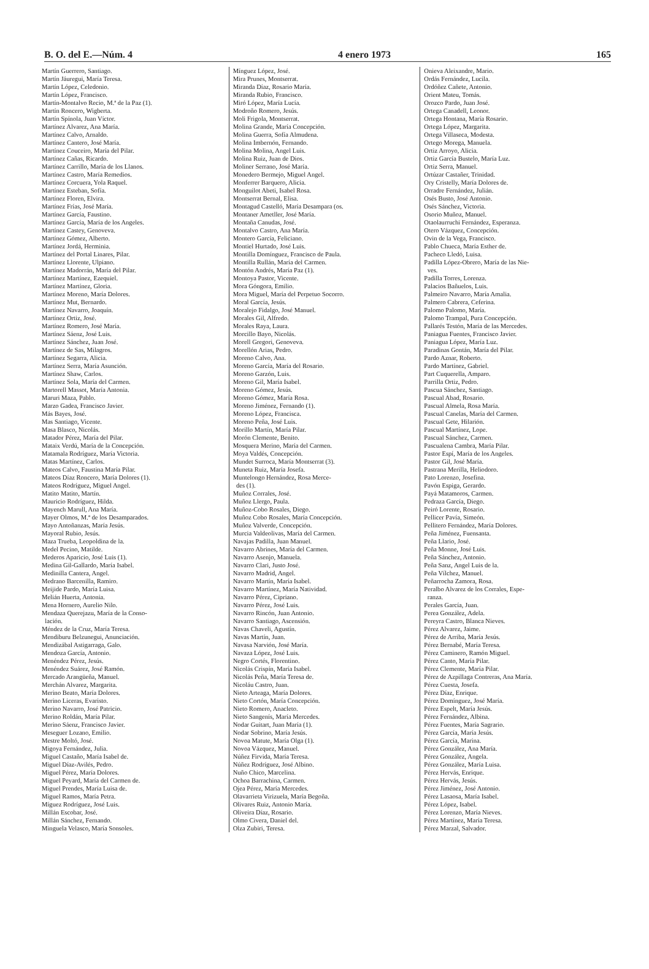B. O. del E.—Núm. 4 4 enero 1973 165
Martín Guerrero, Santiago.
Martín Jáuregui, María Teresa.
Martín López, Celedonio.
Martín López, Francisco.
Martín-Montalvo Recio, M.ª de la Paz (1).
Martín Roncero, Wigberta.
Martín Spínola, Juan Víctor.
Martínez Alvarez, Ana María.
Martínez Calvo, Arnaldo.
Martínez Cantero, José María.
Martínez Couceiro, María del Pilar.
Martínez Cañas, Ricardo.
Martínez Carrillo, María de los Llanos.
Martínez Castro, María Remedios.
Martínez Corcuera, Yola Raquel.
Martínez Esteban, Sofía.
Martínez Floren, Elvira.
Martínez Frías, José María.
Martínez García, Faustino.
Martínez García, María de los Angeles.
Martínez Castey, Genoveva.
Martínez Gómez, Alberto.
Martínez Jordá, Herminia.
Martínez del Portal Linares, Pilar.
Martínez Llorente, Ulpiano.
Martínez Madorrán, María del Pilar.
Martínez Martínez, Ezequiel.
Martínez Martínez, Gloria.
Martínez Moreno, María Dolores.
Martínez Mut, Bernardo.
Martínez Navarro, Joaquín.
Martínez Ortiz, José.
Martínez Romero, José María.
Martínez Sáenz, José Luis.
Martínez Sánchez, Juan José.
Martínez de Sas, Milagros.
Martínez Segarra, Alicia.
Martínez Serra, María Asunción.
Martínez Shaw, Carlos.
Martínez Sola, María del Carmen.
Martorell Massot, María Antonia.
Maruri Maza, Pablo.
Marzo Gadea, Francisco Javier.
Más Bayes, José.
Mas Santiago, Vicente.
Masa Blasco, Nicolás.
Matador Pérez, María del Pilar.
Mataix Verdú, María de la Concepción.
Matamala Rodríguez, María Victoria.
Matas Martínez, Carlos.
Mateos Calvo, Faustina María Pilar.
Mateos Díaz Roncero, María Dolores (1).
Mateos Rodríguez, Miguel Angel.
Matito Matito, Martín.
Mauricio Rodríguez, Hilda.
Mayench Marull, Ana María.
Mayer Olmos, M.ª de los Desamparados.
Mayo Antoñanzas, María Jesús.
Mayoral Rubio, Jesús.
Maza Trueba, Leopoldina de la.
Medel Pecino, Matilde.
Mederos Aparicio, José Luis (1).
Medina Gil-Gallardo, María Isabel.
Medinilla Cantera, Angel.
Medrano Barcenilla, Ramiro.
Meijide Pardo, María Luisa.
Melián Huerta, Antonia.
Mena Hornero, Aurelio Nilo.
Mendaza Querejazu, María de la Conso-
lación.
Méndez de la Cruz, María Teresa.
Mendiburu Belzunegui, Anunciación.
Mendizábal Astigarraga, Galo.
Mendoza García, Antonio.
Menéndez Pérez, Jesús.
Menéndez Suárez, José Ramón.
Mercado Arangüeña, Manuel.
Merchán Alvarez, Margarita.
Merino Beato, María Dolores.
Merino Liceras, Evaristo.
Merino Navarro, José Patricio.
Merino Roldán, María Pilar.
Merino Sáenz, Francisco Javier.
Meseguer Lozano, Emilio.
Mestre Moltó, José.
Migoya Fernández, Julia.
Miguel Castaño, María Isabel de.
Miguel Díaz-Avilés, Pedro.
Miguel Pérez, María Dolores.
Miguel Peyard, María del Carmen de.
Miguel Prendes, María Luisa de.
Miguel Ramos, María Petra.
Míguez Rodríguez, José Luis.
Millán Escobar, José.
Millán Sánchez, Fernando.
Minguela Velasco, María Sonsoles.
Mínguez López, José.
Mira Prunes, Montserrat.
Miranda Díaz, Rosario María.
Miranda Rubio, Francisco.
Miró López, María Lucía.
Modroño Romero, Jesús.
Moli Frigola, Montserrat.
Molina Grande, María Concepción.
Molina Guerra, Sofía Almudena.
Molina Imbernón, Fernando.
Molina Molina, Angel Luis.
Molina Ruiz, Juan de Dios.
Moliner Serrano, José María.
Monedero Bermejo, Miguel Angel.
Monferrer Barquero, Alicia.
Monguilot Abeti, Isabel Rosa.
Montserrat Bernal, Elisa.
Montagud Castelló, María Desampara (os.
Montaner Ametller, José María.
Montaña Canudas, José.
Montalvo Castro, Ana María.
Montero García, Feliciano.
Montiel Hurtado, José Luis.
Montilla Domínguez, Francisco de Paula.
Montilla Rullán, María del Carmen.
Montón Andrés, María Paz (1).
Montoya Pastor, Vicente.
Mora Góngora, Emilio.
Mora Miguel, María del Perpetuo Socorro.
Moral García, Jesús.
Moralejo Fidalgo, José Manuel.
Morales Gil, Alfredo.
Morales Raya, Laura.
Morcillo Bayo, Nicolás.
Morell Gregori, Genoveva.
Morellón Arias, Pedro.
Moreno Calvo, Ana.
Moreno García, María del Rosario.
Moreno Garzón, Luis.
Moreno Gil, María Isabel.
Moreno Gómez, Jesús.
Moreno Gómez, María Rosa.
Moreno Jiménez, Fernando (1).
Moreno López, Francisca.
Moreno Peña, José Luis.
Morillo Martín, María Pilar.
Morón Clemente, Benito.
Mosquera Merino, María del Carmen.
Moya Valdés, Concepción.
Mundet Surroca, María Montserrat (3).
Muneta Ruiz, María Josefa.
Muntelongo Hernández, Rosa Merce-
des (1).
Muñoz Corrales, José.
Muñoz Llergo, Paula.
Muñoz-Cobo Rosales, Diego.
Muñoz Cobo Rosales, María Concepción.
Muñoz Valverde, Concepción.
Murcia Valdeolivas, María del Carmen.
Navajas Padilla, Juan Manuel.
Navarro Abrines, María del Carmen.
Navarro Asenjo, Manuela.
Navarro Clari, Justo José.
Navarro Madrid, Angel.
Navarro Martín, María Isabel.
Navarro Martínez, María Natividad.
Navarro Pérez, Cipriano.
Navarro Pérez, José Luis.
Navarro Rincón, Juan Antonio.
Navarro Santiago, Ascensión.
Navas Chaveli, Agustín.
Navas Martín, Juan.
Navasa Narvión, José María.
Navaza López, José Luis.
Negro Cortés, Florentino.
Nicolás Crispín, María Isabel.
Nicolás Peña, María Teresa de.
Nicoláu Castro, Juan.
Nieto Arteaga, María Dolores.
Nieto Cortón, María Concepción.
Nieto Romero, Anacleto.
Nieto Sangenís, María Mercedes.
Nodar Guitart, Juan María (1).
Nodar Sobrino, María Jesús.
Novoa Matute, María Olga (1).
Novoa Vázquez, Manuel.
Núñez Firvida, María Teresa.
Núñez Rodríguez, José Albino.
Nuño Chico, Marcelina.
Ochoa Barrachina, Carmen.
Ojea Pérez, María Mercedes.
Olavarrieta Virizuela, María Begoña.
Olivares Ruiz, Antonio María.
Oliveira Díaz, Rosario.
Olmo Civera, Daniel del.
Olza Zubiri, Teresa.
Onieva Aleixandre, Mario.
Ordás Fernández, Lucila.
Ordóñez Cañete, Antonio.
Orient Mateu, Tomás.
Orozco Pardo, Juan José.
Ortega Canadell, Leonor.
Ortega Hontana, María Rosario.
Ortega López, Margarita.
Ortega Villaseca, Modesta.
Ortego Morega, Manuela.
Ortiz Arroyo, Alicia.
Ortiz García Bustelo, María Luz.
Ortiz Serra, Manuel.
Ortúzar Castañer, Trinidad.
Ory Cristelly, María Dolores de.
Orradre Fernández, Julián.
Osés Busto, José Antonio.
Osés Sánchez, Victoria.
Osorio Muñoz, Manuel.
Otaolaurruchi Fernández, Esperanza.
Otero Vázquez, Concepción.
Ovin de la Vega, Francisco.
Pablo Chueca, María Esther de.
Pacheco Lledó, Luisa.
Padilla López-Obrero, María de las Nie-
ves.
Padilla Torres, Lorenza.
Palacios Bañuelos, Luis.
Palmeiro Navarro, María Amalia.
Palmero Cabrera, Ceferina.
Palomo Palomo, María.
Palomo Trampal, Pura Concepción.
Pallarés Testón, María de las Mercedes.
Paniagua Fuentes, Francisco Javier.
Paniagua López, María Luz.
Paradinas Gontán, María del Pilar.
Pardo Aznar, Roberto.
Pardo Martínez, Gabriel.
Part Cuquerella, Amparo.
Parrilla Ortiz, Pedro.
Pascua Sánchez, Santiago.
Pascual Abad, Rosario.
Pascual Almela, Rosa María.
Pascual Canelas, María del Carmen.
Pascual Gete, Hilarión.
Pascual Martínez, Lope.
Pascual Sánchez, Carmen.
Pascualena Cambra, María Pilar.
Pastor Espí, María de los Angeles.
Pastor Gil, José María.
Pastrana Merilla, Heliodoro.
Pato Lorenzo, Josefina.
Pavón Espiga, Gerardo.
Payá Matamoros, Carmen.
Pedraza García, Diego.
Peiró Lorente, Rosario.
Pellicer Pavía, Simeón.
Pellitero Fernández, María Dolores.
Peña Jiménez, Fuensanta.
Peña Llario, José.
Peña Monne, José Luis.
Peña Sánchez, Antonio.
Peña Sanz, Angel Luis de la.
Peña Vílchez, Manuel.
Peñarrocha Zamora, Rosa.
Peralbo Alvarez de los Corrales, Espe-
ranza.
Perales García, Juan.
Perea González, Adela.
Pereyra Castro, Blanca Nieves.
Pérez Alvarez, Jaime.
Pérez de Arriba, María Jesús.
Pérez Bernabé, María Teresa.
Pérez Caminero, Ramón Miguel.
Pérez Canto, María Pilar.
Pérez Clemente, María Pilar.
Pérez de Azpillaga Contreras, Ana María.
Pérez Cuesta, Josefa.
Pérez Díaz, Enrique.
Pérez Domínguez, José María.
Pérez Espelt, María Jesús.
Pérez Fernández, Albina.
Pérez Fuentes, María Sagrario.
Pérez García, María Jesús.
Pérez García, Marina.
Pérez González, Ana María.
Pérez González, Angela.
Pérez González, María Luisa.
Pérez Hervás, Enrique.
Pérez Hervás, Jesús.
Pérez Jiménez, José Antonio.
Pérez Lasaosa, María Isabel.
Pérez López, Isabel.
Pérez Lorenzo, María Nieves.
Pérez Martínez, María Teresa.
Pérez Marzal, Salvador.